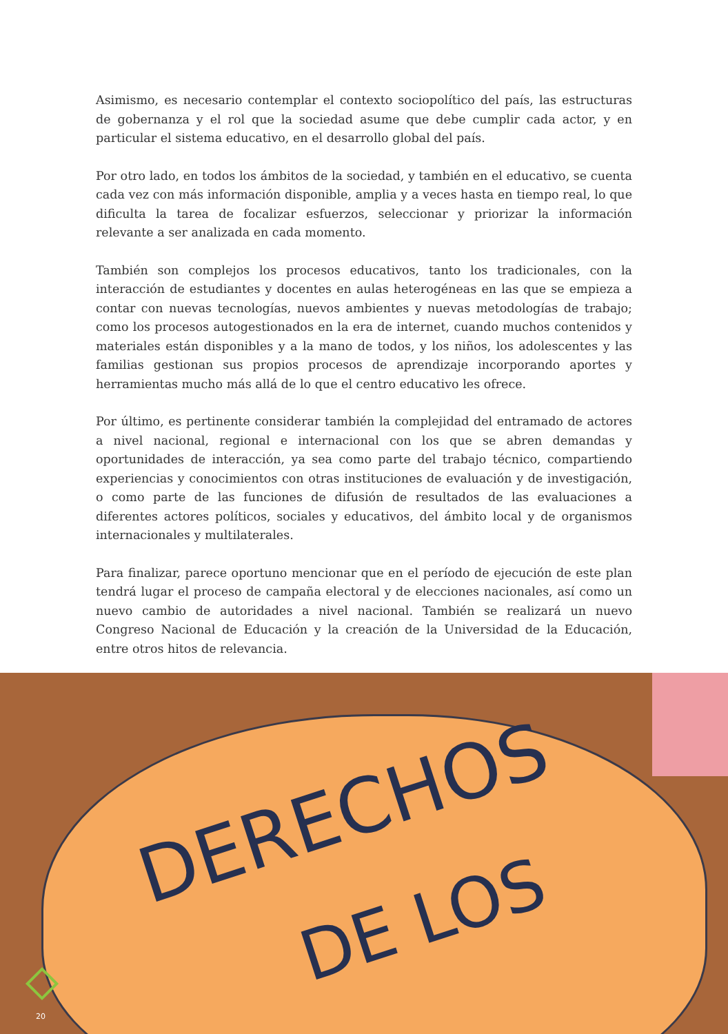Asimismo, es necesario contemplar el contexto sociopolítico del país, las estructuras de gobernanza y el rol que la sociedad asume que debe cumplir cada actor, y en particular el sistema educativo, en el desarrollo global del país.
Por otro lado, en todos los ámbitos de la sociedad, y también en el educativo, se cuenta cada vez con más información disponible, amplia y a veces hasta en tiempo real, lo que dificulta la tarea de focalizar esfuerzos, seleccionar y priorizar la información relevante a ser analizada en cada momento.
También son complejos los procesos educativos, tanto los tradicionales, con la interacción de estudiantes y docentes en aulas heterogéneas en las que se empieza a contar con nuevas tecnologías, nuevos ambientes y nuevas metodologías de trabajo; como los procesos autogestionados en la era de internet, cuando muchos contenidos y materiales están disponibles y a la mano de todos, y los niños, los adolescentes y las familias gestionan sus propios procesos de aprendizaje incorporando aportes y herramientas mucho más allá de lo que el centro educativo les ofrece.
Por último, es pertinente considerar también la complejidad del entramado de actores a nivel nacional, regional e internacional con los que se abren demandas y oportunidades de interacción, ya sea como parte del trabajo técnico, compartiendo experiencias y conocimientos con otras instituciones de evaluación y de investigación, o como parte de las funciones de difusión de resultados de las evaluaciones a diferentes actores políticos, sociales y educativos, del ámbito local y de organismos internacionales y multilaterales.
Para finalizar, parece oportuno mencionar que en el período de ejecución de este plan tendrá lugar el proceso de campaña electoral y de elecciones nacionales, así como un nuevo cambio de autoridades a nivel nacional. También se realizará un nuevo Congreso Nacional de Educación y la creación de la Universidad de la Educación, entre otros hitos de relevancia.
DERECHOS
DE LOS
20